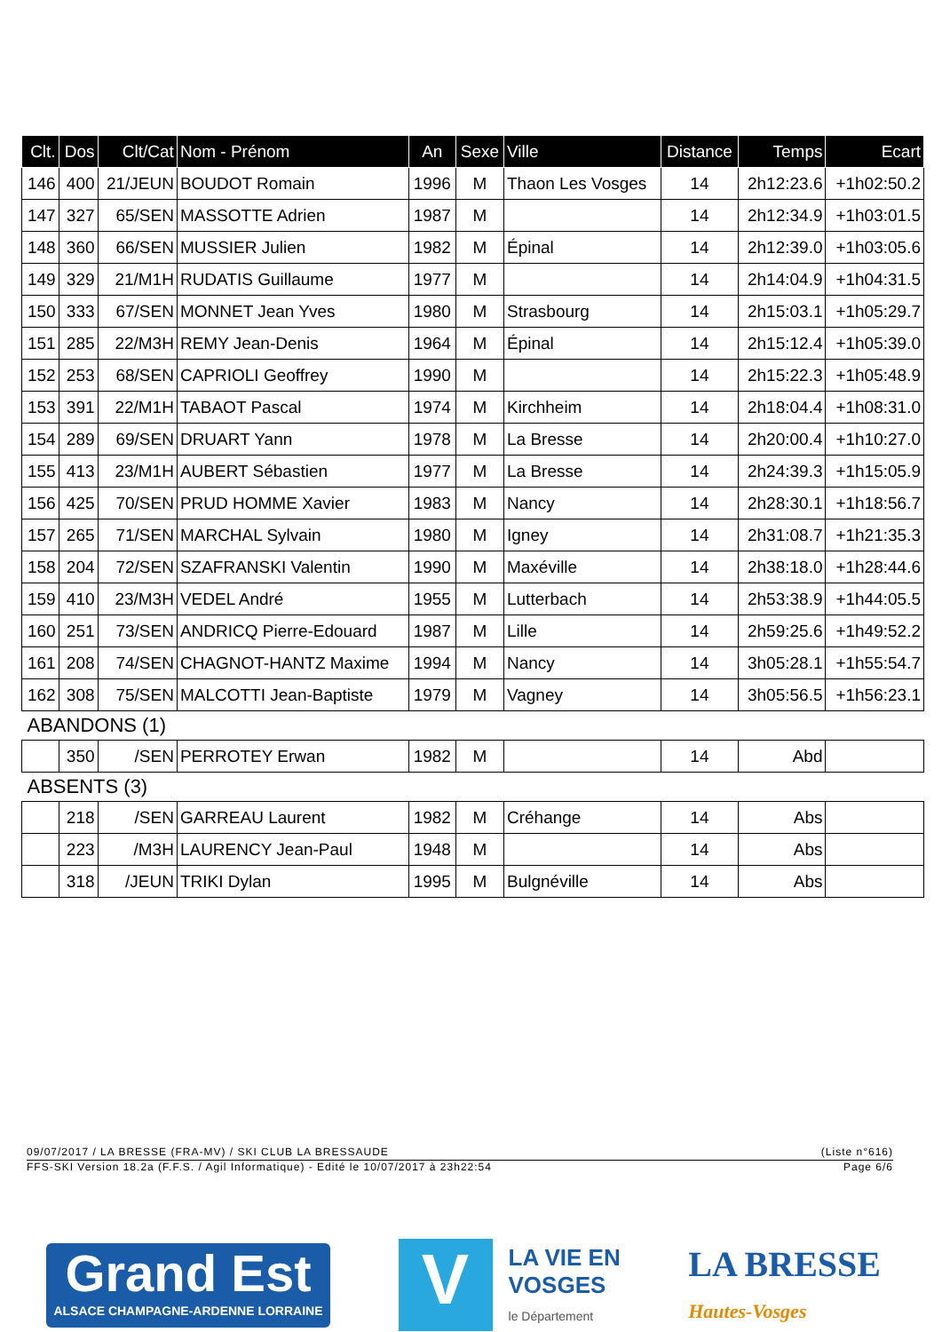| Clt. | Dos | Clt/Cat | Nom - Prénom | An | Sexe | Ville | Distance | Temps | Ecart |
| --- | --- | --- | --- | --- | --- | --- | --- | --- | --- |
| 146 | 400 | 21/JEUN | BOUDOT Romain | 1996 | M | Thaon Les Vosges | 14 | 2h12:23.6 | +1h02:50.2 |
| 147 | 327 | 65/SEN | MASSOTTE Adrien | 1987 | M | | 14 | 2h12:34.9 | +1h03:01.5 |
| 148 | 360 | 66/SEN | MUSSIER Julien | 1982 | M | Épinal | 14 | 2h12:39.0 | +1h03:05.6 |
| 149 | 329 | 21/M1H | RUDATIS Guillaume | 1977 | M | | 14 | 2h14:04.9 | +1h04:31.5 |
| 150 | 333 | 67/SEN | MONNET Jean Yves | 1980 | M | Strasbourg | 14 | 2h15:03.1 | +1h05:29.7 |
| 151 | 285 | 22/M3H | REMY Jean-Denis | 1964 | M | Épinal | 14 | 2h15:12.4 | +1h05:39.0 |
| 152 | 253 | 68/SEN | CAPRIOLI Geoffrey | 1990 | M | | 14 | 2h15:22.3 | +1h05:48.9 |
| 153 | 391 | 22/M1H | TABAOT Pascal | 1974 | M | Kirchheim | 14 | 2h18:04.4 | +1h08:31.0 |
| 154 | 289 | 69/SEN | DRUART Yann | 1978 | M | La Bresse | 14 | 2h20:00.4 | +1h10:27.0 |
| 155 | 413 | 23/M1H | AUBERT Sébastien | 1977 | M | La Bresse | 14 | 2h24:39.3 | +1h15:05.9 |
| 156 | 425 | 70/SEN | PRUD HOMME Xavier | 1983 | M | Nancy | 14 | 2h28:30.1 | +1h18:56.7 |
| 157 | 265 | 71/SEN | MARCHAL Sylvain | 1980 | M | Igney | 14 | 2h31:08.7 | +1h21:35.3 |
| 158 | 204 | 72/SEN | SZAFRANSKI Valentin | 1990 | M | Maxéville | 14 | 2h38:18.0 | +1h28:44.6 |
| 159 | 410 | 23/M3H | VEDEL André | 1955 | M | Lutterbach | 14 | 2h53:38.9 | +1h44:05.5 |
| 160 | 251 | 73/SEN | ANDRICQ Pierre-Edouard | 1987 | M | Lille | 14 | 2h59:25.6 | +1h49:52.2 |
| 161 | 208 | 74/SEN | CHAGNOT-HANTZ Maxime | 1994 | M | Nancy | 14 | 3h05:28.1 | +1h55:54.7 |
| 162 | 308 | 75/SEN | MALCOTTI Jean-Baptiste | 1979 | M | Vagney | 14 | 3h05:56.5 | +1h56:23.1 |
| ABANDONS (1) | | | | | | | | | |
| | 350 | /SEN | PERROTEY Erwan | 1982 | M | | 14 | Abd | |
| ABSENTS (3) | | | | | | | | | |
| | 218 | /SEN | GARREAU Laurent | 1982 | M | Créhange | 14 | Abs | |
| | 223 | /M3H | LAURENCY Jean-Paul | 1948 | M | | 14 | Abs | |
| | 318 | /JEUN | TRIKI Dylan | 1995 | M | Bulgnéville | 14 | Abs | |
09/07/2017 / LA BRESSE (FRA-MV) / SKI CLUB LA BRESSAUDE (Liste n°616)
FFS-SKI Version 18.2a (F.F.S. / Agil Informatique) - Edité le 10/07/2017 à 23h22:54 Page 6/6
Grand Est
ALSACE CHAMPAGNE-ARDENNE LORRAINE
V
LA VIE EN
VOSGES
le Département
LA BRESSE
Hautes-Vosges